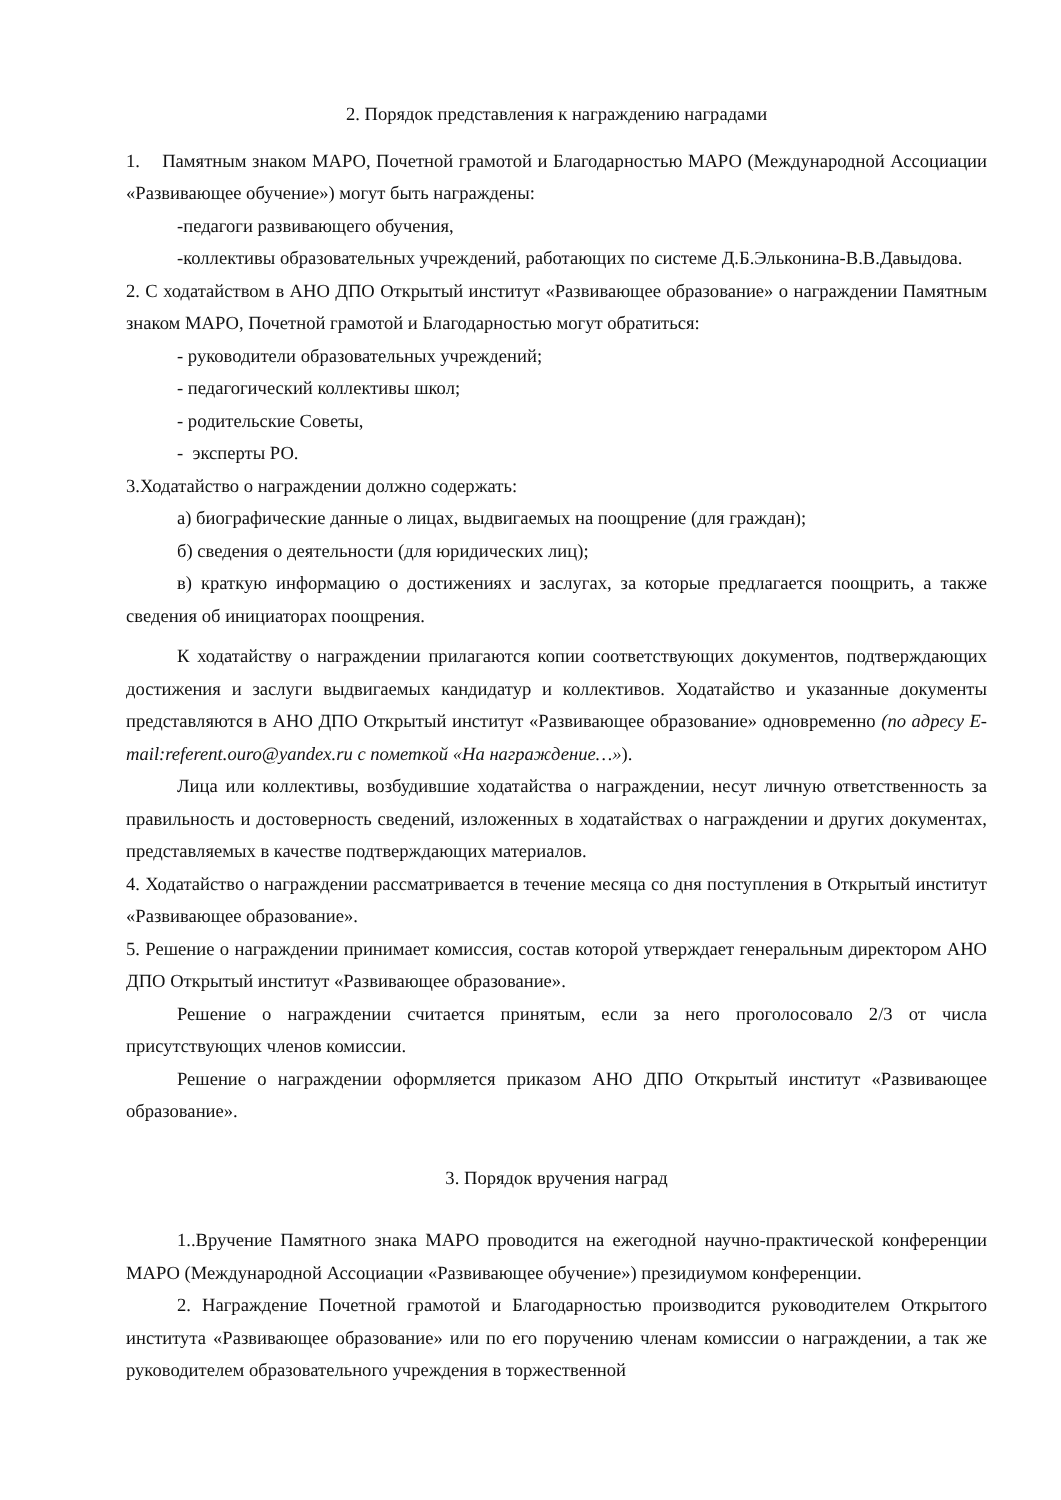2. Порядок представления к награждению наградами
1. Памятным знаком МАРО, Почетной грамотой и Благодарностью МАРО (Международной Ассоциации «Развивающее обучение») могут быть награждены:
-педагоги развивающего обучения,
-коллективы образовательных учреждений, работающих по системе Д.Б.Эльконина-В.В.Давыдова.
2. С ходатайством в АНО ДПО Открытый институт «Развивающее образование» о награждении Памятным знаком МАРО, Почетной грамотой и Благодарностью могут обратиться:
- руководители образовательных учреждений;
- педагогический коллективы школ;
- родительские Советы,
- эксперты РО.
3.Ходатайство о награждении должно содержать:
а) биографические данные о лицах, выдвигаемых на поощрение (для граждан);
б) сведения о деятельности (для юридических лиц);
в) краткую информацию о достижениях и заслугах, за которые предлагается поощрить, а также сведения об инициаторах поощрения.
К ходатайству о награждении прилагаются копии соответствующих документов, подтверждающих достижения и заслуги выдвигаемых кандидатур и коллективов. Ходатайство и указанные документы представляются в АНО ДПО Открытый институт «Развивающее образование» одновременно (по адресу E-mail:referent.ouro@yandex.ru с пометкой «На награждение…»).
Лица или коллективы, возбудившие ходатайства о награждении, несут личную ответственность за правильность и достоверность сведений, изложенных в ходатайствах о награждении и других документах, представляемых в качестве подтверждающих материалов.
4. Ходатайство о награждении рассматривается в течение месяца со дня поступления в Открытый институт «Развивающее образование».
5. Решение о награждении принимает комиссия, состав которой утверждает генеральным директором АНО ДПО Открытый институт «Развивающее образование».
Решение о награждении считается принятым, если за него проголосовало 2/3 от числа присутствующих членов комиссии.
Решение о награждении оформляется приказом АНО ДПО Открытый институт «Развивающее образование».
3. Порядок вручения наград
1..Вручение Памятного знака МАРО проводится на ежегодной научно-практической конференции МАРО (Международной Ассоциации «Развивающее обучение») президиумом конференции.
2. Награждение Почетной грамотой и Благодарностью производится руководителем Открытого института «Развивающее образование» или по его поручению членам комиссии о награждении, а так же руководителем образовательного учреждения в торжественной